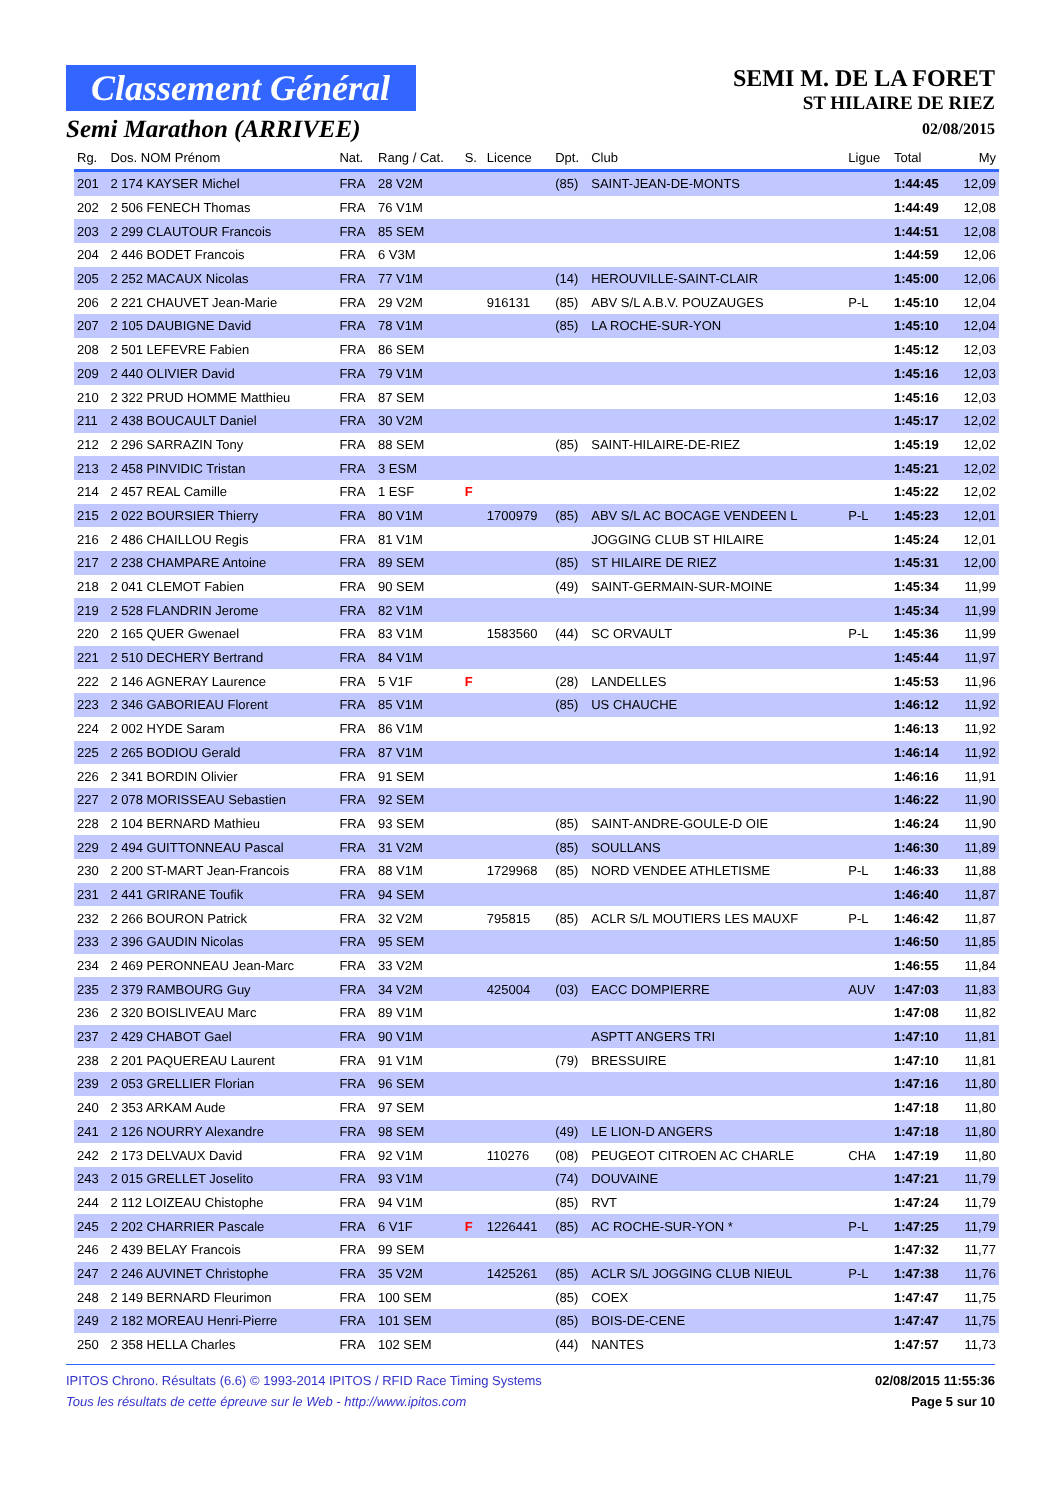Classement Général
Semi Marathon (ARRIVEE)
SEMI M. DE LA FORET
ST HILAIRE DE RIEZ
02/08/2015
| Rg. | Dos. NOM Prénom | Nat. | Rang / Cat. | S. | Licence | Dpt. | Club | Ligue | Total | My |
| --- | --- | --- | --- | --- | --- | --- | --- | --- | --- | --- |
| 201 | 2 174 KAYSER Michel | FRA | 28 V2M | | | (85) | SAINT-JEAN-DE-MONTS | | 1:44:45 | 12,09 |
| 202 | 2 506 FENECH Thomas | FRA | 76 V1M | | | | | | 1:44:49 | 12,08 |
| 203 | 2 299 CLAUTOUR Francois | FRA | 85 SEM | | | | | | 1:44:51 | 12,08 |
| 204 | 2 446 BODET Francois | FRA | 6 V3M | | | | | | 1:44:59 | 12,06 |
| 205 | 2 252 MACAUX Nicolas | FRA | 77 V1M | | | (14) | HEROUVILLE-SAINT-CLAIR | | 1:45:00 | 12,06 |
| 206 | 2 221 CHAUVET Jean-Marie | FRA | 29 V2M | | 916131 | (85) | ABV S/L A.B.V. POUZAUGES | P-L | 1:45:10 | 12,04 |
| 207 | 2 105 DAUBIGNE David | FRA | 78 V1M | | | (85) | LA ROCHE-SUR-YON | | 1:45:10 | 12,04 |
| 208 | 2 501 LEFEVRE Fabien | FRA | 86 SEM | | | | | | 1:45:12 | 12,03 |
| 209 | 2 440 OLIVIER David | FRA | 79 V1M | | | | | | 1:45:16 | 12,03 |
| 210 | 2 322 PRUD HOMME Matthieu | FRA | 87 SEM | | | | | | 1:45:16 | 12,03 |
| 211 | 2 438 BOUCAULT Daniel | FRA | 30 V2M | | | | | | 1:45:17 | 12,02 |
| 212 | 2 296 SARRAZIN Tony | FRA | 88 SEM | | | (85) | SAINT-HILAIRE-DE-RIEZ | | 1:45:19 | 12,02 |
| 213 | 2 458 PINVIDIC Tristan | FRA | 3 ESM | | | | | | 1:45:21 | 12,02 |
| 214 | 2 457 REAL Camille | FRA | 1 ESF | F | | | | | 1:45:22 | 12,02 |
| 215 | 2 022 BOURSIER Thierry | FRA | 80 V1M | | 1700979 | (85) | ABV S/L AC BOCAGE VENDEEN L | P-L | 1:45:23 | 12,01 |
| 216 | 2 486 CHAILLOU Regis | FRA | 81 V1M | | | | JOGGING CLUB ST HILAIRE | | 1:45:24 | 12,01 |
| 217 | 2 238 CHAMPARE Antoine | FRA | 89 SEM | | | (85) | ST HILAIRE DE RIEZ | | 1:45:31 | 12,00 |
| 218 | 2 041 CLEMOT Fabien | FRA | 90 SEM | | | (49) | SAINT-GERMAIN-SUR-MOINE | | 1:45:34 | 11,99 |
| 219 | 2 528 FLANDRIN Jerome | FRA | 82 V1M | | | | | | 1:45:34 | 11,99 |
| 220 | 2 165 QUER Gwenael | FRA | 83 V1M | | 1583560 | (44) | SC ORVAULT | P-L | 1:45:36 | 11,99 |
| 221 | 2 510 DECHERY Bertrand | FRA | 84 V1M | | | | | | 1:45:44 | 11,97 |
| 222 | 2 146 AGNERAY Laurence | FRA | 5 V1F | F | | (28) | LANDELLES | | 1:45:53 | 11,96 |
| 223 | 2 346 GABORIEAU Florent | FRA | 85 V1M | | | (85) | US CHAUCHE | | 1:46:12 | 11,92 |
| 224 | 2 002 HYDE Saram | FRA | 86 V1M | | | | | | 1:46:13 | 11,92 |
| 225 | 2 265 BODIOU Gerald | FRA | 87 V1M | | | | | | 1:46:14 | 11,92 |
| 226 | 2 341 BORDIN Olivier | FRA | 91 SEM | | | | | | 1:46:16 | 11,91 |
| 227 | 2 078 MORISSEAU Sebastien | FRA | 92 SEM | | | | | | 1:46:22 | 11,90 |
| 228 | 2 104 BERNARD Mathieu | FRA | 93 SEM | | | (85) | SAINT-ANDRE-GOULE-D OIE | | 1:46:24 | 11,90 |
| 229 | 2 494 GUITTONNEAU Pascal | FRA | 31 V2M | | | (85) | SOULLANS | | 1:46:30 | 11,89 |
| 230 | 2 200 ST-MART Jean-Francois | FRA | 88 V1M | | 1729968 | (85) | NORD VENDEE ATHLETISME | P-L | 1:46:33 | 11,88 |
| 231 | 2 441 GRIRANE Toufik | FRA | 94 SEM | | | | | | 1:46:40 | 11,87 |
| 232 | 2 266 BOURON Patrick | FRA | 32 V2M | | 795815 | (85) | ACLR S/L MOUTIERS LES MAUXF | P-L | 1:46:42 | 11,87 |
| 233 | 2 396 GAUDIN Nicolas | FRA | 95 SEM | | | | | | 1:46:50 | 11,85 |
| 234 | 2 469 PERONNEAU Jean-Marc | FRA | 33 V2M | | | | | | 1:46:55 | 11,84 |
| 235 | 2 379 RAMBOURG Guy | FRA | 34 V2M | | 425004 | (03) | EACC DOMPIERRE | AUV | 1:47:03 | 11,83 |
| 236 | 2 320 BOISLIVEAU Marc | FRA | 89 V1M | | | | | | 1:47:08 | 11,82 |
| 237 | 2 429 CHABOT Gael | FRA | 90 V1M | | | | ASPTT ANGERS TRI | | 1:47:10 | 11,81 |
| 238 | 2 201 PAQUEREAU Laurent | FRA | 91 V1M | | | (79) | BRESSUIRE | | 1:47:10 | 11,81 |
| 239 | 2 053 GRELLIER Florian | FRA | 96 SEM | | | | | | 1:47:16 | 11,80 |
| 240 | 2 353 ARKAM Aude | FRA | 97 SEM | | | | | | 1:47:18 | 11,80 |
| 241 | 2 126 NOURRY Alexandre | FRA | 98 SEM | | | (49) | LE LION-D ANGERS | | 1:47:18 | 11,80 |
| 242 | 2 173 DELVAUX David | FRA | 92 V1M | | 110276 | (08) | PEUGEOT CITROEN AC CHARLE | CHA | 1:47:19 | 11,80 |
| 243 | 2 015 GRELLET Joselito | FRA | 93 V1M | | | (74) | DOUVAINE | | 1:47:21 | 11,79 |
| 244 | 2 112 LOIZEAU Chistophe | FRA | 94 V1M | | | (85) | RVT | | 1:47:24 | 11,79 |
| 245 | 2 202 CHARRIER Pascale | FRA | 6 V1F | F | 1226441 | (85) | AC ROCHE-SUR-YON * | P-L | 1:47:25 | 11,79 |
| 246 | 2 439 BELAY Francois | FRA | 99 SEM | | | | | | 1:47:32 | 11,77 |
| 247 | 2 246 AUVINET Christophe | FRA | 35 V2M | | 1425261 | (85) | ACLR S/L JOGGING CLUB NIEUL | P-L | 1:47:38 | 11,76 |
| 248 | 2 149 BERNARD Fleurimon | FRA | 100 SEM | | | (85) | COEX | | 1:47:47 | 11,75 |
| 249 | 2 182 MOREAU Henri-Pierre | FRA | 101 SEM | | | (85) | BOIS-DE-CENE | | 1:47:47 | 11,75 |
| 250 | 2 358 HELLA Charles | FRA | 102 SEM | | | (44) | NANTES | | 1:47:57 | 11,73 |
IPITOS Chrono. Résultats (6.6) © 1993-2014 IPITOS / RFID Race Timing Systems
Tous les résultats de cette épreuve sur le Web - http://www.ipitos.com
02/08/2015 11:55:36
Page 5 sur 10